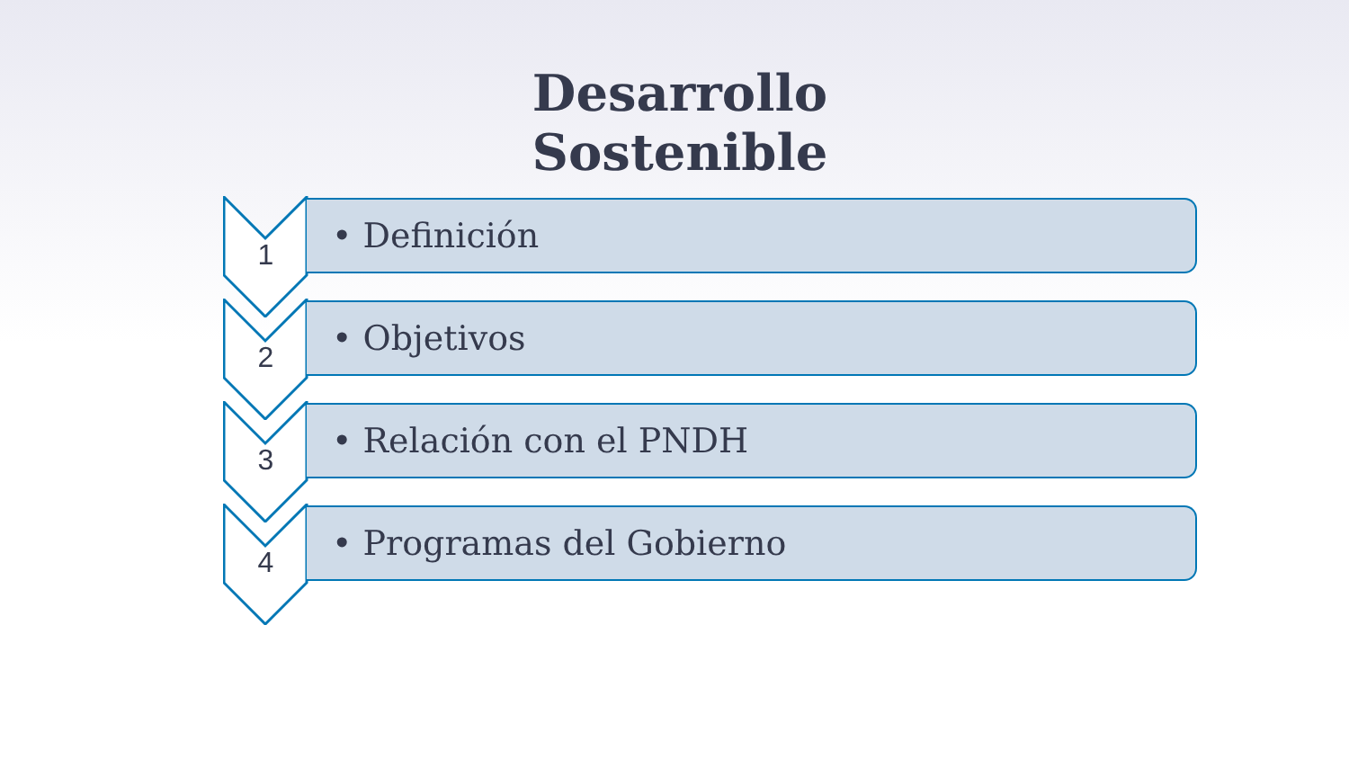Desarrollo Sostenible
1
• Definición
2
• Objetivos
3
• Relación con el PNDH
4
• Programas del Gobierno